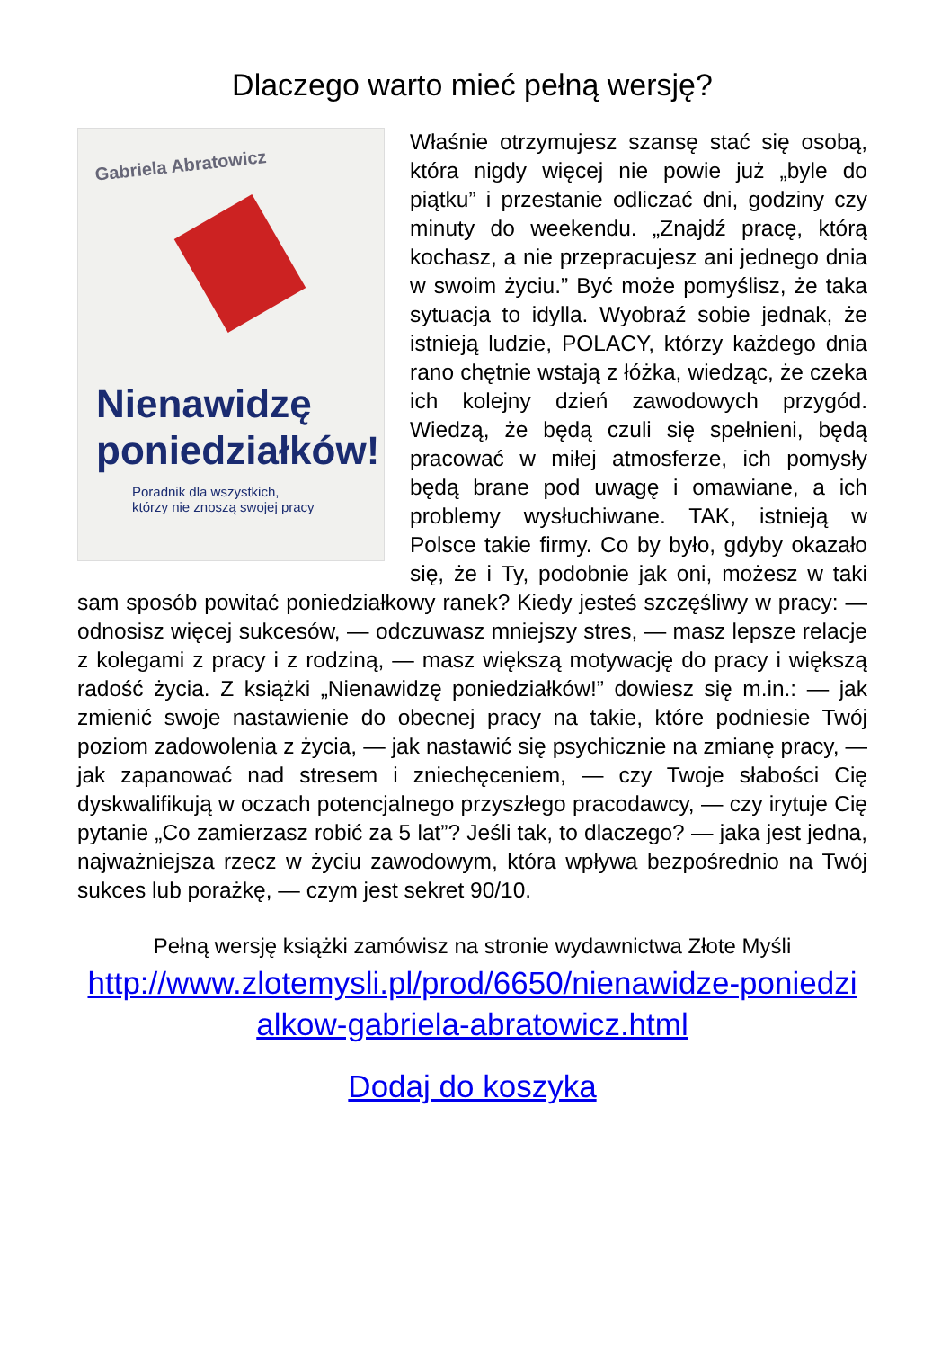Dlaczego warto mieć pełną wersję?
Gabriela Abratowicz
Nienawidzę
poniedziałków!
Poradnik dla wszystkich,
którzy nie znoszą swojej pracy
Właśnie otrzymujesz szansę stać się osobą, która nigdy więcej nie powie już „byle do piątku” i przestanie odliczać dni, godziny czy minuty do weekendu. „Znajdź pracę, którą kochasz, a nie przepracujesz ani jednego dnia w swoim życiu.” Być może pomyślisz, że taka sytuacja to idylla. Wyobraź sobie jednak, że istnieją ludzie, POLACY, którzy każdego dnia rano chętnie wstają z łóżka, wiedząc, że czeka ich kolejny dzień zawodowych przygód. Wiedzą, że będą czuli się spełnieni, będą pracować w miłej atmosferze, ich pomysły będą brane pod uwagę i omawiane, a ich problemy wysłuchiwane. TAK, istnieją w Polsce takie firmy. Co by było, gdyby okazało się, że i Ty, podobnie jak oni, możesz w taki sam sposób powitać poniedziałkowy ranek? Kiedy jesteś szczęśliwy w pracy: — odnosisz więcej sukcesów, — odczuwasz mniejszy stres, — masz lepsze relacje z kolegami z pracy i z rodziną, — masz większą motywację do pracy i większą radość życia. Z książki „Nienawidzę poniedziałków!” dowiesz się m.in.: — jak zmienić swoje nastawienie do obecnej pracy na takie, które podniesie Twój poziom zadowolenia z życia, — jak nastawić się psychicznie na zmianę pracy, — jak zapanować nad stresem i zniechęceniem, — czy Twoje słabości Cię dyskwalifikują w oczach potencjalnego przyszłego pracodawcy, — czy irytuje Cię pytanie „Co zamierzasz robić za 5 lat”? Jeśli tak, to dlaczego? — jaka jest jedna, najważniejsza rzecz w życiu zawodowym, która wpływa bezpośrednio na Twój sukces lub porażkę, — czym jest sekret 90/10.
Pełną wersję książki zamówisz na stronie wydawnictwa Złote Myśli
http://www.zlotemysli.pl/prod/6650/nienawidze-poniedzi alkow-gabriela-abratowicz.html
Dodaj do koszyka